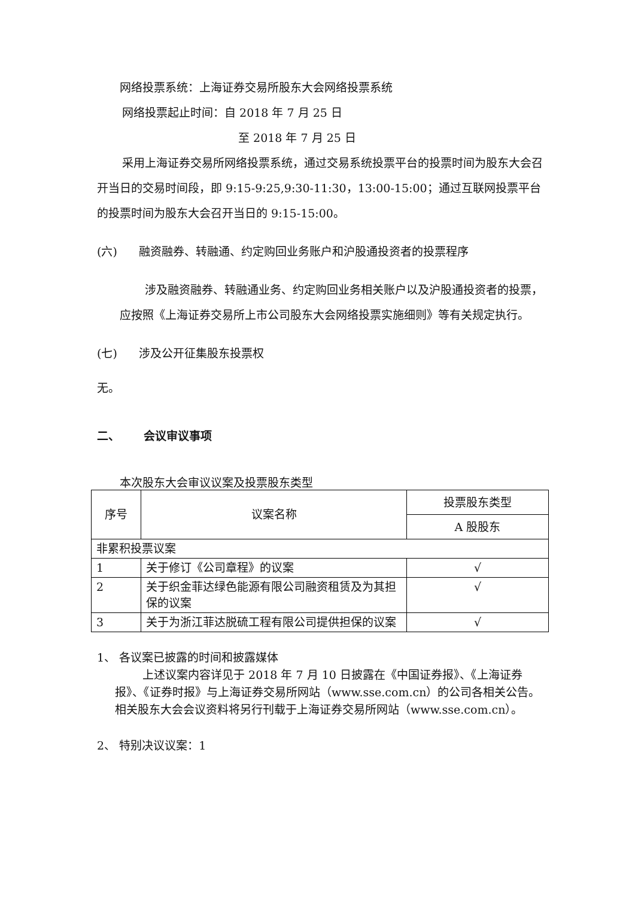网络投票系统：上海证券交易所股东大会网络投票系统
网络投票起止时间：自 2018 年 7 月 25 日
至 2018 年 7 月 25 日
采用上海证券交易所网络投票系统，通过交易系统投票平台的投票时间为股东大会召开当日的交易时间段，即 9:15-9:25,9:30-11:30，13:00-15:00；通过互联网投票平台的投票时间为股东大会召开当日的 9:15-15:00。
(六) 融资融券、转融通、约定购回业务账户和沪股通投资者的投票程序
涉及融资融券、转融通业务、约定购回业务相关账户以及沪股通投资者的投票，应按照《上海证券交易所上市公司股东大会网络投票实施细则》等有关规定执行。
(七) 涉及公开征集股东投票权
无。
二、 会议审议事项
本次股东大会审议议案及投票股东类型
| 序号 | 议案名称 | 投票股东类型 |
| --- | --- | --- |
| | | A 股股东 |
| 非累积投票议案 | | |
| 1 | 关于修订《公司章程》的议案 | √ |
| 2 | 关于织金菲达绿色能源有限公司融资租赁及为其担保的议案 | √ |
| 3 | 关于为浙江菲达脱硫工程有限公司提供担保的议案 | √ |
1、 各议案已披露的时间和披露媒体
上述议案内容详见于 2018 年 7 月 10 日披露在《中国证券报》、《上海证券报》、《证券时报》与上海证券交易所网站（www.sse.com.cn）的公司各相关公告。相关股东大会会议资料将另行刊载于上海证券交易所网站（www.sse.com.cn）。
2、 特别决议议案：1